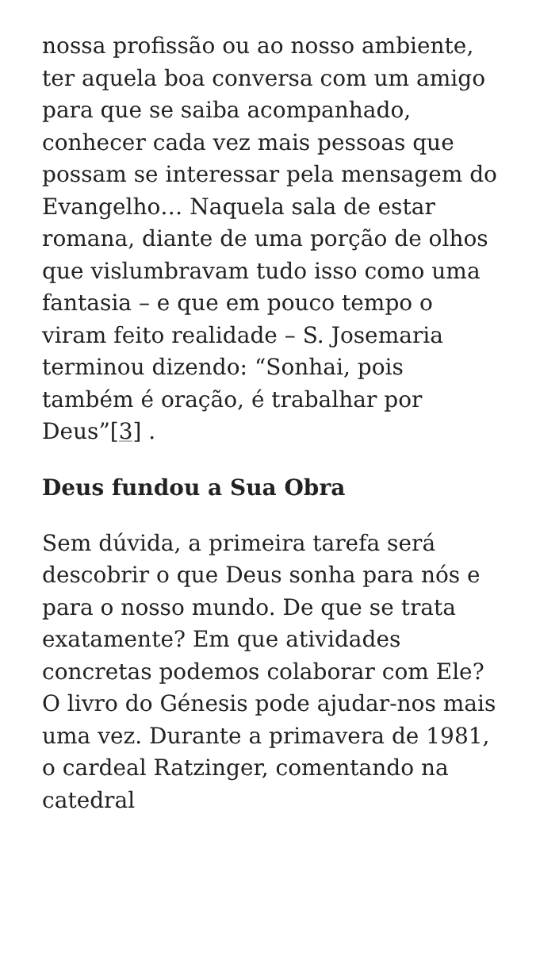nossa profissão ou ao nosso ambiente, ter aquela boa conversa com um amigo para que se saiba acompanhado, conhecer cada vez mais pessoas que possam se interessar pela mensagem do Evangelho… Naquela sala de estar romana, diante de uma porção de olhos que vislumbravam tudo isso como uma fantasia – e que em pouco tempo o viram feito realidade – S. Josemaria terminou dizendo: “Sonhai, pois também é oração, é trabalhar por Deus”[3] .
Deus fundou a Sua Obra
Sem dúvida, a primeira tarefa será descobrir o que Deus sonha para nós e para o nosso mundo. De que se trata exatamente? Em que atividades concretas podemos colaborar com Ele? O livro do Génesis pode ajudar-nos mais uma vez. Durante a primavera de 1981, o cardeal Ratzinger, comentando na catedral